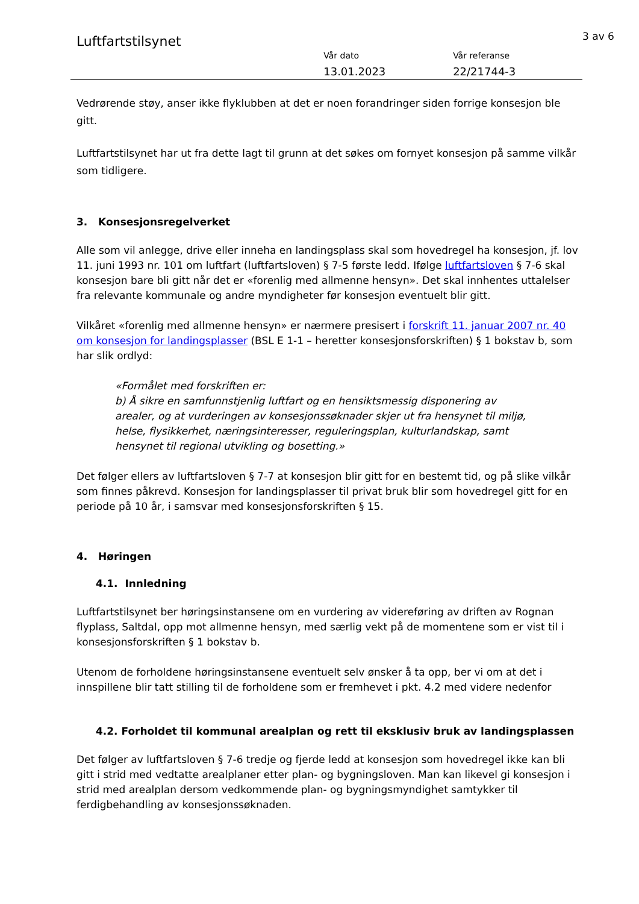Luftfartstilsynet
Vår dato
13.01.2023
Vår referanse
22/21744-3
3 av 6
Vedrørende støy, anser ikke flyklubben at det er noen forandringer siden forrige konsesjon ble gitt.
Luftfartstilsynet har ut fra dette lagt til grunn at det søkes om fornyet konsesjon på samme vilkår som tidligere.
3. Konsesjonsregelverket
Alle som vil anlegge, drive eller inneha en landingsplass skal som hovedregel ha konsesjon, jf. lov 11. juni 1993 nr. 101 om luftfart (luftfartsloven) § 7-5 første ledd. Ifølge luftfartsloven § 7-6 skal konsesjon bare bli gitt når det er «forenlig med allmenne hensyn». Det skal innhentes uttalelser fra relevante kommunale og andre myndigheter før konsesjon eventuelt blir gitt.
Vilkåret «forenlig med allmenne hensyn» er nærmere presisert i forskrift 11. januar 2007 nr. 40 om konsesjon for landingsplasser (BSL E 1-1 – heretter konsesjonsforskriften) § 1 bokstav b, som har slik ordlyd:
«Formålet med forskriften er:
b) Å sikre en samfunnstjenlig luftfart og en hensiktsmessig disponering av arealer, og at vurderingen av konsesjonssøknader skjer ut fra hensynet til miljø, helse, flysikkerhet, næringsinteresser, reguleringsplan, kulturlandskap, samt hensynet til regional utvikling og bosetting.»
Det følger ellers av luftfartsloven § 7-7 at konsesjon blir gitt for en bestemt tid, og på slike vilkår som finnes påkrevd. Konsesjon for landingsplasser til privat bruk blir som hovedregel gitt for en periode på 10 år, i samsvar med konsesjonsforskriften § 15.
4. Høringen
4.1. Innledning
Luftfartstilsynet ber høringsinstansene om en vurdering av videreføring av driften av Rognan flyplass, Saltdal, opp mot allmenne hensyn, med særlig vekt på de momentene som er vist til i konsesjonsforskriften § 1 bokstav b.
Utenom de forholdene høringsinstansene eventuelt selv ønsker å ta opp, ber vi om at det i innspillene blir tatt stilling til de forholdene som er fremhevet i pkt. 4.2 med videre nedenfor
4.2. Forholdet til kommunal arealplan og rett til eksklusiv bruk av landingsplassen
Det følger av luftfartsloven § 7-6 tredje og fjerde ledd at konsesjon som hovedregel ikke kan bli gitt i strid med vedtatte arealplaner etter plan- og bygningsloven. Man kan likevel gi konsesjon i strid med arealplan dersom vedkommende plan- og bygningsmyndighet samtykker til ferdigbehandling av konsesjonssøknaden.